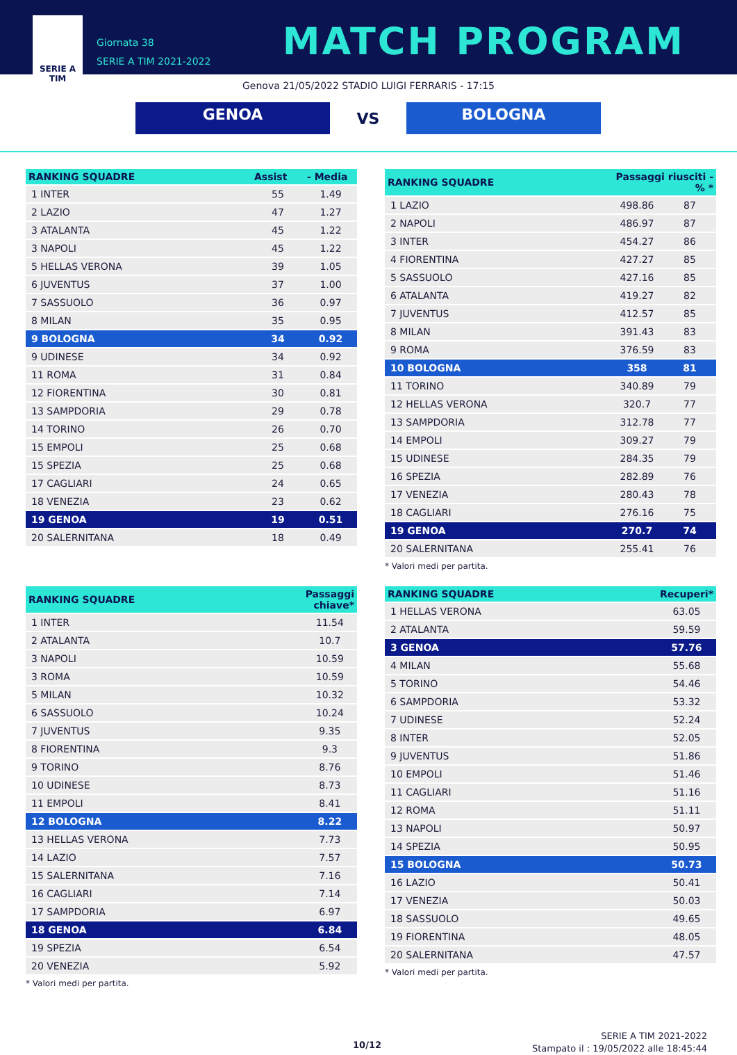SERIE A
TIM
Giornata 38
SERIE A TIM 2021-2022
MATCH PROGRAM
Genova 21/05/2022 STADIO LUIGI FERRARIS - 17:15
GENOA
VS
BOLOGNA
| RANKING SQUADRE | Assist | - Media |
| --- | --- | --- |
| 1 INTER | 55 | 1.49 |
| 2 LAZIO | 47 | 1.27 |
| 3 ATALANTA | 45 | 1.22 |
| 3 NAPOLI | 45 | 1.22 |
| 5 HELLAS VERONA | 39 | 1.05 |
| 6 JUVENTUS | 37 | 1.00 |
| 7 SASSUOLO | 36 | 0.97 |
| 8 MILAN | 35 | 0.95 |
| 9 BOLOGNA | 34 | 0.92 |
| 9 UDINESE | 34 | 0.92 |
| 11 ROMA | 31 | 0.84 |
| 12 FIORENTINA | 30 | 0.81 |
| 13 SAMPDORIA | 29 | 0.78 |
| 14 TORINO | 26 | 0.70 |
| 15 EMPOLI | 25 | 0.68 |
| 15 SPEZIA | 25 | 0.68 |
| 17 CAGLIARI | 24 | 0.65 |
| 18 VENEZIA | 23 | 0.62 |
| 19 GENOA | 19 | 0.51 |
| 20 SALERNITANA | 18 | 0.49 |
| RANKING SQUADRE | Passaggi riusciti - % * | |
| --- | --- | --- |
| 1 LAZIO | 498.86 | 87 |
| 2 NAPOLI | 486.97 | 87 |
| 3 INTER | 454.27 | 86 |
| 4 FIORENTINA | 427.27 | 85 |
| 5 SASSUOLO | 427.16 | 85 |
| 6 ATALANTA | 419.27 | 82 |
| 7 JUVENTUS | 412.57 | 85 |
| 8 MILAN | 391.43 | 83 |
| 9 ROMA | 376.59 | 83 |
| 10 BOLOGNA | 358 | 81 |
| 11 TORINO | 340.89 | 79 |
| 12 HELLAS VERONA | 320.7 | 77 |
| 13 SAMPDORIA | 312.78 | 77 |
| 14 EMPOLI | 309.27 | 79 |
| 15 UDINESE | 284.35 | 79 |
| 16 SPEZIA | 282.89 | 76 |
| 17 VENEZIA | 280.43 | 78 |
| 18 CAGLIARI | 276.16 | 75 |
| 19 GENOA | 270.7 | 74 |
| 20 SALERNITANA | 255.41 | 76 |
* Valori medi per partita.
| RANKING SQUADRE | Passaggi chiave* |
| --- | --- |
| 1 INTER | 11.54 |
| 2 ATALANTA | 10.7 |
| 3 NAPOLI | 10.59 |
| 3 ROMA | 10.59 |
| 5 MILAN | 10.32 |
| 6 SASSUOLO | 10.24 |
| 7 JUVENTUS | 9.35 |
| 8 FIORENTINA | 9.3 |
| 9 TORINO | 8.76 |
| 10 UDINESE | 8.73 |
| 11 EMPOLI | 8.41 |
| 12 BOLOGNA | 8.22 |
| 13 HELLAS VERONA | 7.73 |
| 14 LAZIO | 7.57 |
| 15 SALERNITANA | 7.16 |
| 16 CAGLIARI | 7.14 |
| 17 SAMPDORIA | 6.97 |
| 18 GENOA | 6.84 |
| 19 SPEZIA | 6.54 |
| 20 VENEZIA | 5.92 |
* Valori medi per partita.
| RANKING SQUADRE | Recuperi* |
| --- | --- |
| 1 HELLAS VERONA | 63.05 |
| 2 ATALANTA | 59.59 |
| 3 GENOA | 57.76 |
| 4 MILAN | 55.68 |
| 5 TORINO | 54.46 |
| 6 SAMPDORIA | 53.32 |
| 7 UDINESE | 52.24 |
| 8 INTER | 52.05 |
| 9 JUVENTUS | 51.86 |
| 10 EMPOLI | 51.46 |
| 11 CAGLIARI | 51.16 |
| 12 ROMA | 51.11 |
| 13 NAPOLI | 50.97 |
| 14 SPEZIA | 50.95 |
| 15 BOLOGNA | 50.73 |
| 16 LAZIO | 50.41 |
| 17 VENEZIA | 50.03 |
| 18 SASSUOLO | 49.65 |
| 19 FIORENTINA | 48.05 |
| 20 SALERNITANA | 47.57 |
* Valori medi per partita.
10/12
SERIE A TIM 2021-2022
Stampato il : 19/05/2022 alle 18:45:44